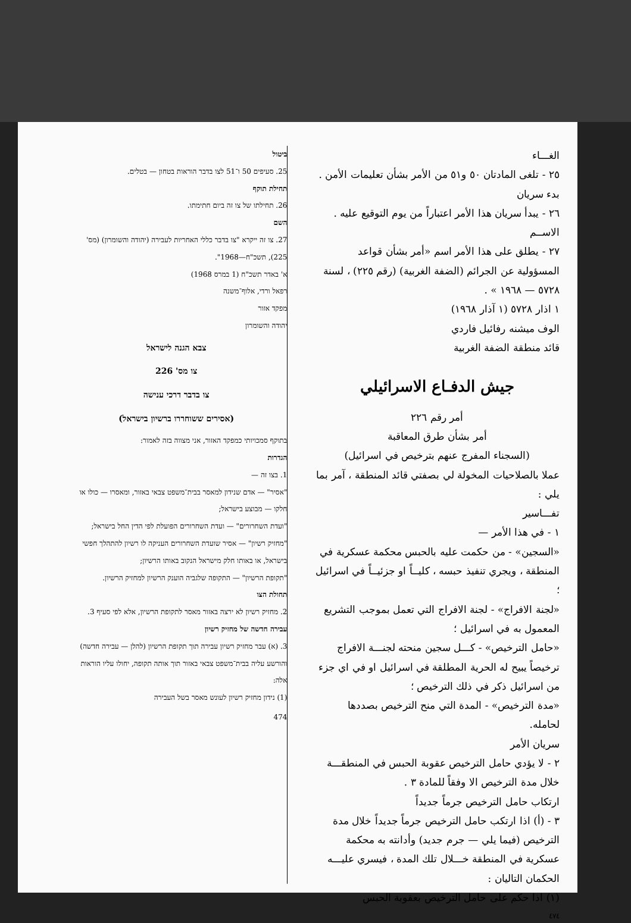ביטול
25. סעיפים 50 ו־51 לצו בדבר הוראות בטחון — בטלים.
תחילת תוקף
26. תחילתו של צו זה ביום חתימתו.
השם
27. צו זה ייקרא "צו בדבר כללי האחריות לעבירה (יהודה והשומרון) (מס' 225), תשכ"ח—1968".
א' באדר תשכ"ח (1 במרס 1968)
רפאל ורדי, אלוף־משנה
מפקד אזור
יהודה והשומרון
צבא הגנה לישראל
צו מס' 226
צו בדבר דרכי ענישה
(אסירים ששוחררו ברשיון בישראל)
בתוקף סמכויותי כמפקד האזור, אני מצווה בזה לאמור:
הגדרות
1. בצו זה —
"אסיר" — אדם שנידון למאסר בבית־משפט צבאי באזור, ומאסרו — כולו או חלקו — מבוצע בישראל;
"ועדת השחרורים" — ועדת השחרורים הפועלת לפי הדין החל בישראל;
"מחזיק רשיון" — אסיר שועדת השחרורים העניקה לו רשיון להתהלך חפשי בישראל, או באותו חלק מישראל הנקוב באותו הרשיון;
"תקופת הרשיון" — התקופה שלגביה הוענק הרשיון למחזיק הרשיון.
תחולת הצו
2. מחזיק רשיון לא ירצה באזור מאסר לתקופת הרשיון, אלא לפי סעיף 3.
עבירה חדשה של מחזיק רשיון
3. (א) עבר מחזיק רשיון עבירה תוך תקופת הרשיון (להלן — עבירה חדשה) והורשע עליה בבית־משפט צבאי באזור תוך אותה תקופה, יחולו עליו הוראות אלה:
(1) נידון מחזיק רשיון לעונש מאסר בשל העבירה
474
الغـــاء
٢٥ - تلغى المادتان ٥٠ و٥١ من الأمر بشأن تعليمات الأمن .
بدء سريان
٢٦ - يبدأ سريان هذا الأمر اعتباراً من يوم التوقيع عليه .
الاســم
٢٧ - يطلق على هذا الأمر اسم «أمر بشأن قواعد المسؤولية عن الجرائم (الضفة الغربية) (رقم ٢٢٥) ، لسنة ٥٧٢٨ — ١٩٦٨ » .
١ اذار ٥٧٢٨ (١ آذار ١٩٦٨)
الوف ميشنه رفائيل فاردي
قائد منطقة الضفة الغربية
جيش الدفـاع الاسرائيلي
أمر رقم ٢٢٦
أمر بشأن طرق المعاقبة
(السجناء المفرج عنهم بترخيص في اسرائيل)
عملا بالصلاحيات المخولة لي بصفتي قائد المنطقة ، آمر بما يلي :
تفـــاسير
١ - في هذا الأمر —
«السجين» - من حكمت عليه بالحبس محكمة عسكرية في المنطقة ، ويجري تنفيذ حبسه ، كليــاً او جزئيــاً في اسرائيل ؛
«لجنة الافراج» - لجنة الافراج التي تعمل بموجب التشريع المعمول به في اسرائيل ؛
«حامل الترخيص» - كـــل سجين منحته لجنـــة الافراج ترخيصاً يبيح له الحرية المطلقة في اسرائيل او في اي جزء من اسرائيل ذكر في ذلك الترخيص ؛
«مدة الترخيص» - المدة التي منح الترخيص بصددها لحامله.
سريان الأمر
٢ - لا يؤدي حامل الترخيص عقوبة الحبس في المنطقـــة خلال مدة الترخيص الا وفقاً للمادة ٣ .
ارتكاب حامل الترخيص جرماً جديداً
٣ - (أ) اذا ارتكب حامل الترخيص جرماً جديداً خلال مدة الترخيص (فيما يلي — جرم جديد) وأدانته به محكمة عسكرية في المنطقة خـــلال تلك المدة ، فيسري عليـــه الحكمان التاليان :
(١) اذا حكم على حامل الترخيص بعقوبة الحبس
٤٧٤